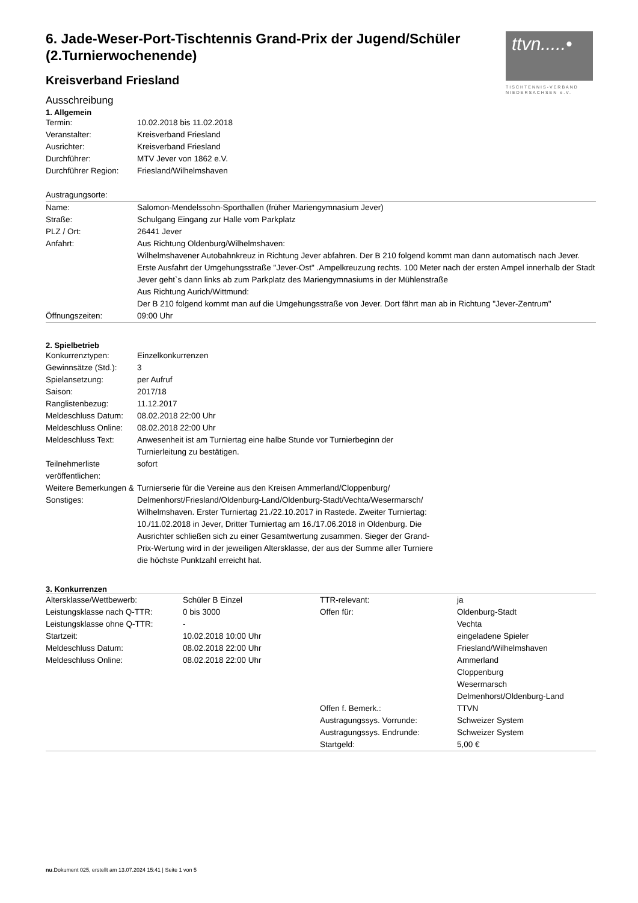ttvn.....•
TISCHTENNIS-VERBAND
NIEDERSACHSEN e.V.
6. Jade-Weser-Port-Tischtennis Grand-Prix der Jugend/Schüler (2.Turnierwochenende)
Kreisverband Friesland
Ausschreibung
1. Allgemein
| Termin: | 10.02.2018 bis 11.02.2018 |
| Veranstalter: | Kreisverband Friesland |
| Ausrichter: | Kreisverband Friesland |
| Durchführer: | MTV Jever von 1862 e.V. |
| Durchführer Region: | Friesland/Wilhelmshaven |
Austragungsorte:
| Name: | Salomon-Mendelssohn-Sporthallen (früher Mariengymnasium Jever) |
| Straße: | Schulgang Eingang zur Halle vom Parkplatz |
| PLZ / Ort: | 26441 Jever |
| Anfahrt: | Aus Richtung Oldenburg/Wilhelmshaven: Wilhelmshavener Autobahnkreuz in Richtung Jever abfahren. Der B 210 folgend kommt man dann automatisch nach Jever. Erste Ausfahrt der Umgehungsstraße "Jever-Ost" .Ampelkreuzung rechts. 100 Meter nach der ersten Ampel innerhalb der Stadt Jever geht`s dann links ab zum Parkplatz des Mariengymnasiums in der Mühlenstraße Aus Richtung Aurich/Wittmund: Der B 210 folgend kommt man auf die Umgehungsstraße von Jever. Dort fährt man ab in Richtung "Jever-Zentrum" |
| Öffnungszeiten: | 09:00 Uhr |
2. Spielbetrieb
| Konkurrenztypen: | Einzelkonkurrenzen |
| Gewinnsätze (Std.): | 3 |
| Spielansetzung: | per Aufruf |
| Saison: | 2017/18 |
| Ranglistenbezug: | 11.12.2017 |
| Meldeschluss Datum: | 08.02.2018 22:00 Uhr |
| Meldeschluss Online: | 08.02.2018 22:00 Uhr |
| Meldeschluss Text: | Anwesenheit ist am Turniertag eine halbe Stunde vor Turnierbeginn der Turnierleitung zu bestätigen. |
| Teilnehmerliste veröffentlichen: | sofort |
| Weitere Bemerkungen & Sonstiges: | Turnierserie für die Vereine aus den Kreisen Ammerland/Cloppenburg/ Delmenhorst/Friesland/Oldenburg-Land/Oldenburg-Stadt/Vechta/Wesermarsch/ Wilhelmshaven. Erster Turniertag 21./22.10.2017 in Rastede. Zweiter Turniertag: 10./11.02.2018 in Jever, Dritter Turniertag am 16./17.06.2018 in Oldenburg. Die Ausrichter schließen sich zu einer Gesamtwertung zusammen. Sieger der Grand-Prix-Wertung wird in der jeweiligen Altersklasse, der aus der Summe aller Turniere die höchste Punktzahl erreicht hat. |
3. Konkurrenzen
| Altersklasse/Wettbewerb: | Schüler B Einzel | TTR-relevant: | ja |
| Leistungsklasse nach Q-TTR: | 0 bis 3000 | Offen für: | Oldenburg-Stadt |
| Leistungsklasse ohne Q-TTR: | - | | Vechta |
| Startzeit: | 10.02.2018 10:00 Uhr | | eingeladene Spieler |
| Meldeschluss Datum: | 08.02.2018 22:00 Uhr | | Friesland/Wilhelmshaven |
| Meldeschluss Online: | 08.02.2018 22:00 Uhr | | Ammerland |
| | | | Cloppenburg |
| | | | Wesermarsch |
| | | | Delmenhorst/Oldenburg-Land |
| | | Offen f. Bemerk.: | TTVN |
| | | Austragungssys. Vorrunde: | Schweizer System |
| | | Austragungssys. Endrunde: | Schweizer System |
| | | Startgeld: | 5,00 € |
nu.Dokument 025, erstellt am 13.07.2024 15:41 | Seite 1 von 5